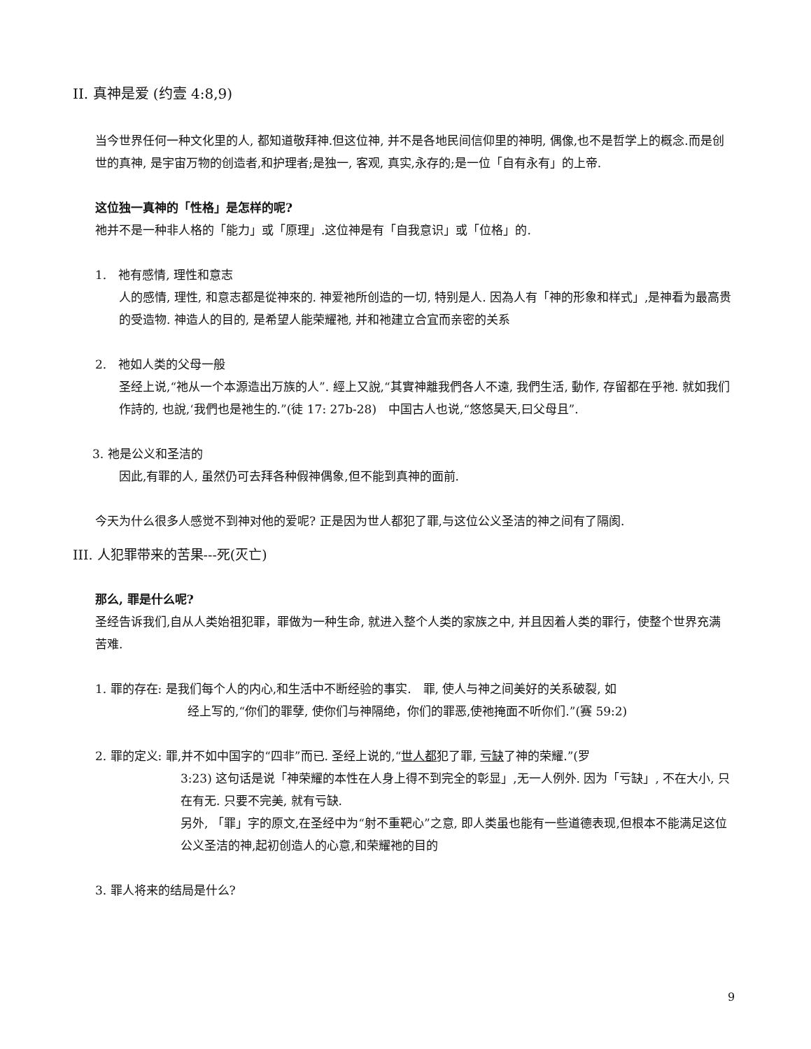II. 真神是爱 (约壹 4:8,9)
当今世界任何一种文化里的人, 都知道敬拜神.但这位神, 并不是各地民间信仰里的神明, 偶像,也不是哲学上的概念.而是创世的真神, 是宇宙万物的创造者,和护理者;是独一, 客观, 真实,永存的;是一位「自有永有」的上帝.
这位独一真神的「性格」是怎样的呢?
祂并不是一种非人格的「能力」或「原理」.这位神是有「自我意识」或「位格」的.
1.　祂有感情, 理性和意志
人的感情, 理性, 和意志都是從神來的. 神爱祂所创造的一切, 特别是人. 因為人有「神的形象和样式」,是神看为最高贵的受造物. 神造人的目的, 是希望人能荣耀祂, 并和祂建立合宜而亲密的关系
2.　祂如人类的父母一般
圣经上说,“祂从一个本源造出万族的人”. 經上又說,“其實神離我們各人不遠, 我們生活, 動作, 存留都在乎祂. 就如我们作詩的, 也說,‘我們也是祂生的.”(徒 17: 27b-28)　中国古人也说,“悠悠昊天,曰父母且”.
3. 祂是公义和圣洁的
因此,有罪的人, 虽然仍可去拜各种假神偶象,但不能到真神的面前.
今天为什么很多人感觉不到神对他的爱呢? 正是因为世人都犯了罪,与这位公义圣洁的神之间有了隔阂.
III. 人犯罪带来的苦果---死(灭亡)
那么, 罪是什么呢?
圣经告诉我们,自从人类始祖犯罪，罪做为一种生命, 就进入整个人类的家族之中, 并且因着人类的罪行，使整个世界充满苦难.
1. 罪的存在: 是我们每个人的内心,和生活中不断经验的事实.　罪, 使人与神之间美好的关系破裂, 如
经上写的,“你们的罪孽, 使你们与神隔绝，你们的罪恶,使祂掩面不听你们.”(赛 59:2)
2. 罪的定义: 罪,并不如中国字的“四非”而已. 圣经上说的,“世人都犯了罪, 亏缺了神的荣耀.”(罗
3:23) 这句话是说「神荣耀的本性在人身上得不到完全的彰显」,无一人例外. 因为「亏缺」, 不在大小, 只在有无. 只要不完美, 就有亏缺.
另外, 「罪」字的原文,在圣经中为“射不重靶心”之意, 即人类虽也能有一些道德表现,但根本不能满足这位公义圣洁的神,起初创造人的心意,和荣耀祂的目的
3. 罪人将来的结局是什么?
9